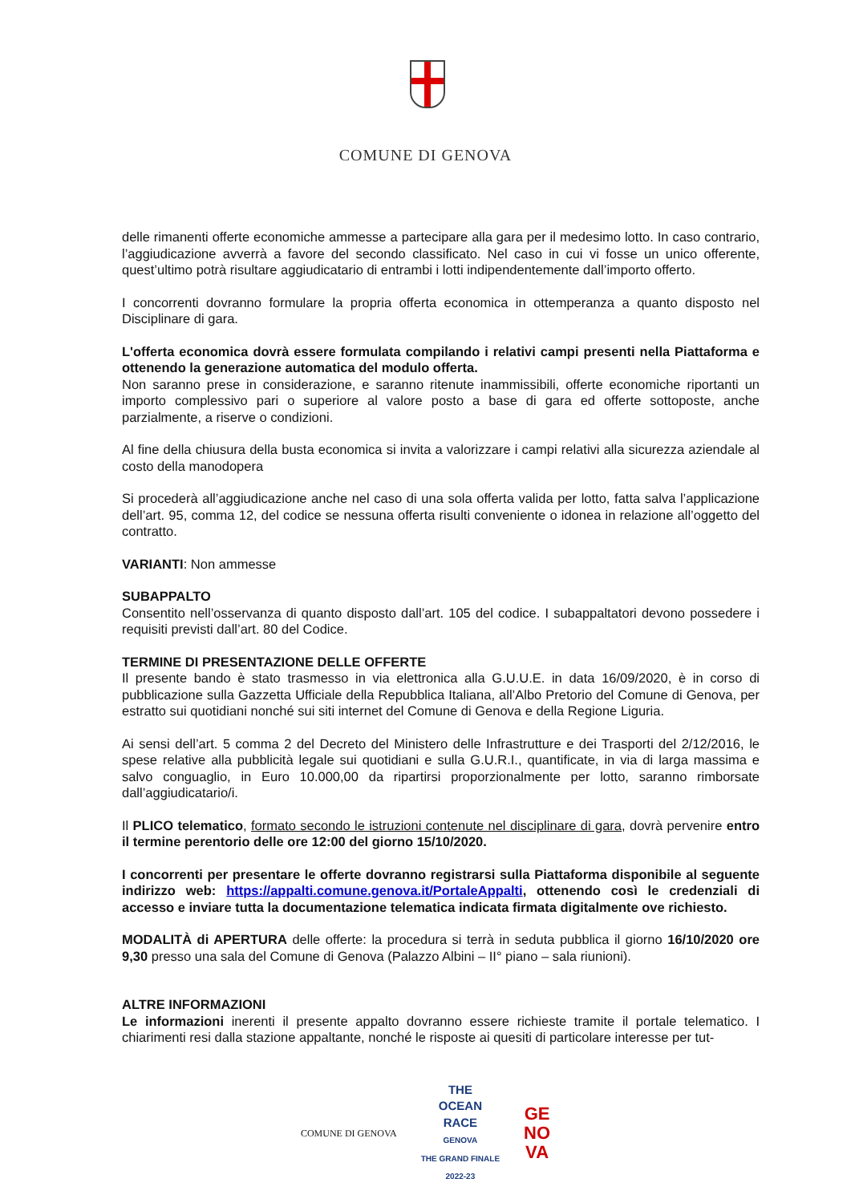COMUNE DI GENOVA
delle rimanenti offerte economiche ammesse a partecipare alla gara per il medesimo lotto. In caso contrario, l’aggiudicazione avverrà a favore del secondo classificato. Nel caso in cui vi fosse un unico offerente, quest’ultimo potrà risultare aggiudicatario di entrambi i lotti indipendentemente dall’importo offerto.
I concorrenti dovranno formulare la propria offerta economica in ottemperanza a quanto disposto nel Disciplinare di gara.
L'offerta economica dovrà essere formulata compilando i relativi campi presenti nella Piattaforma e ottenendo la generazione automatica del modulo offerta.
Non saranno prese in considerazione, e saranno ritenute inammissibili, offerte economiche riportanti un importo complessivo pari o superiore al valore posto a base di gara ed offerte sottoposte, anche parzialmente, a riserve o condizioni.
Al fine della chiusura della busta economica si invita a valorizzare i campi relativi alla sicurezza aziendale al costo della manodopera
Si procederà all’aggiudicazione anche nel caso di una sola offerta valida per lotto, fatta salva l’applicazione dell’art. 95, comma 12, del codice se nessuna offerta risulti conveniente o idonea in relazione all’oggetto del contratto.
VARIANTI: Non ammesse
SUBAPPALTO
Consentito nell’osservanza di quanto disposto dall’art. 105 del codice. I subappaltatori devono possedere i requisiti previsti dall’art. 80 del Codice.
TERMINE DI PRESENTAZIONE DELLE OFFERTE
Il presente bando è stato trasmesso in via elettronica alla G.U.U.E. in data 16/09/2020, è in corso di pubblicazione sulla Gazzetta Ufficiale della Repubblica Italiana, all’Albo Pretorio del Comune di Genova, per estratto sui quotidiani nonché sui siti internet del Comune di Genova e della Regione Liguria.
Ai sensi dell’art. 5 comma 2 del Decreto del Ministero delle Infrastrutture e dei Trasporti del 2/12/2016, le spese relative alla pubblicità legale sui quotidiani e sulla G.U.R.I., quantificate, in via di larga massima e salvo conguaglio, in Euro 10.000,00 da ripartirsi proporzionalmente per lotto, saranno rimborsate dall’aggiudicatario/i.
Il PLICO telematico, formato secondo le istruzioni contenute nel disciplinare di gara, dovrà pervenire entro il termine perentorio delle ore 12:00 del giorno 15/10/2020.
I concorrenti per presentare le offerte dovranno registrarsi sulla Piattaforma disponibile al seguente indirizzo web: https://appalti.comune.genova.it/PortaleAppalti, ottenendo così le credenziali di accesso e inviare tutta la documentazione telematica indicata firmata digitalmente ove richiesto.
MODALITÀ di APERTURA delle offerte: la procedura si terrà in seduta pubblica il giorno 16/10/2020 ore 9,30 presso una sala del Comune di Genova (Palazzo Albini – II° piano – sala riunioni).
ALTRE INFORMAZIONI
Le informazioni inerenti il presente appalto dovranno essere richieste tramite il portale telematico. I chiarimenti resi dalla stazione appaltante, nonché le risposte ai quesiti di particolare interesse per tut-
COMUNE DI GENOVA
THE
OCEAN
RACE
GENOVA
THE GRAND FINALE
2022-23
GE
NO
VA